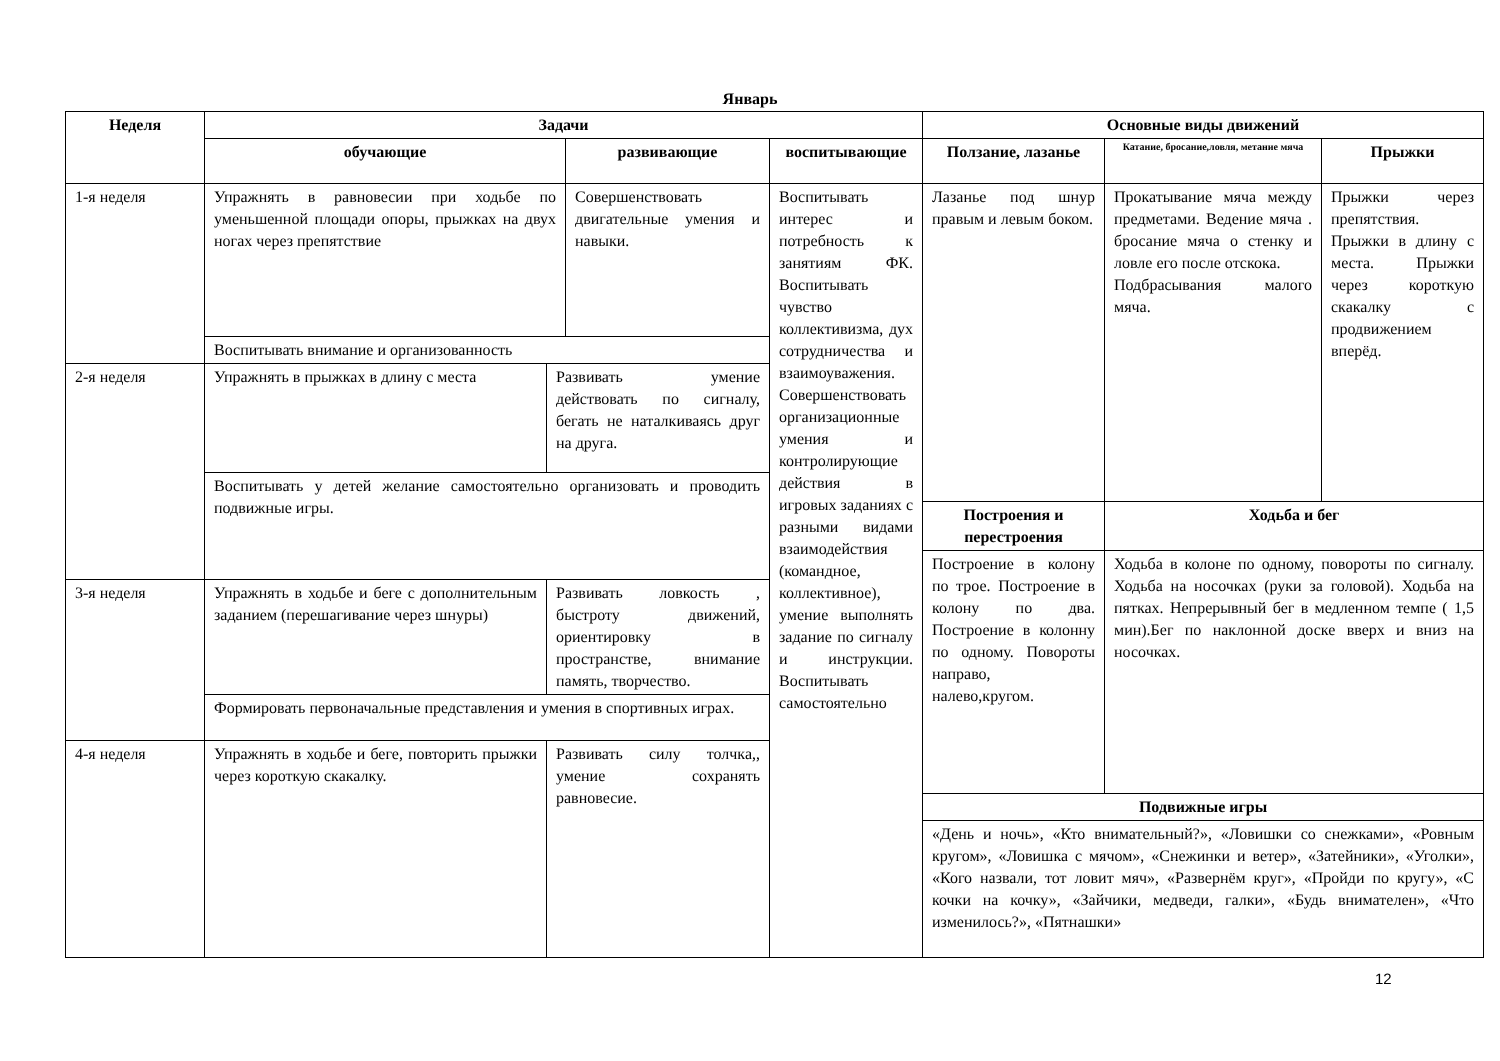Январь
| Неделя | Задачи | | | | Основные виды движений | | |
| --- | --- | --- | --- | --- | --- | --- | --- |
| | обучающие | | развивающие | воспитывающие | Ползание, лазанье | Катание, бросание,ловля, метание мяча | Прыжки |
| 1-я неделя | Упражнять в равновесии при ходьбе по уменьшенной площади опоры, прыжках на двух ногах через препятствие | | Совершенствовать двигательные умения и навыки. | Воспитывать интерес и потребность к занятиям ФК. Воспитывать чувство коллективизма, дух сотрудничества и взаимоуважения. Совершенствовать организационные умения и контролирующие действия в игровых заданиях с разными видами взаимодействия (командное, коллективное), умение выполнять задание по сигналу и инструкции. Воспитывать самостоятельно | Лазанье под шнур правым и левым боком. | Прокатывание мяча между предметами. Ведение мяча . бросание мяча о стенку и ловле его после отскока. Подбрасывания малого мяча. | Прыжки через препятствия. Прыжки в длину с места. Прыжки через короткую скакалку с продвижением вперёд. |
| | Воспитывать внимание и организованность | | | | | | |
| 2-я неделя | Упражнять в прыжках в длину с места | Развивать умение действовать по сигналу, бегать не наталкиваясь друг на друга. | | | | | |
| | Воспитывать у детей желание самостоятельно организовать и проводить подвижные игры. | | | | | | |
| | | | | | Построения и перестроения | Ходьба и бег | |
| | | | | | Построение в колону по трое. Построение в колону по два. Построение в колонну по одному. Повороты направо, налево,кругом. | Ходьба в колоне по одному, повороты по сигналу. Ходьба на носочках (руки за головой). Ходьба на пятках. Непрерывный бег в медленном темпе ( 1,5 мин).Бег по наклонной доске вверх и вниз на носочках. | |
| 3-я неделя | Упражнять в ходьбе и беге с дополнительным заданием (перешагивание через шнуры) | Развивать ловкость , быстроту движений, ориентировку в пространстве, внимание память, творчество. | | | | | |
| | Формировать первоначальные представления и умения в спортивных играх. | | | | | | |
| 4-я неделя | Упражнять в ходьбе и беге, повторить прыжки через короткую скакалку. | Развивать силу толчка,, умение сохранять равновесие. | | | | | |
| | | | | | Подвижные игры | | |
| | | | | | «День и ночь», «Кто внимательный?», «Ловишки со снежками», «Ровным кругом», «Ловишка с мячом», «Снежинки и ветер», «Затейники», «Уголки», «Кого назвали, тот ловит мяч», «Развернём круг», «Пройди по кругу», «С кочки на кочку», «Зайчики, медведи, галки», «Будь внимателен», «Что изменилось?», «Пятнашки» | | |
12